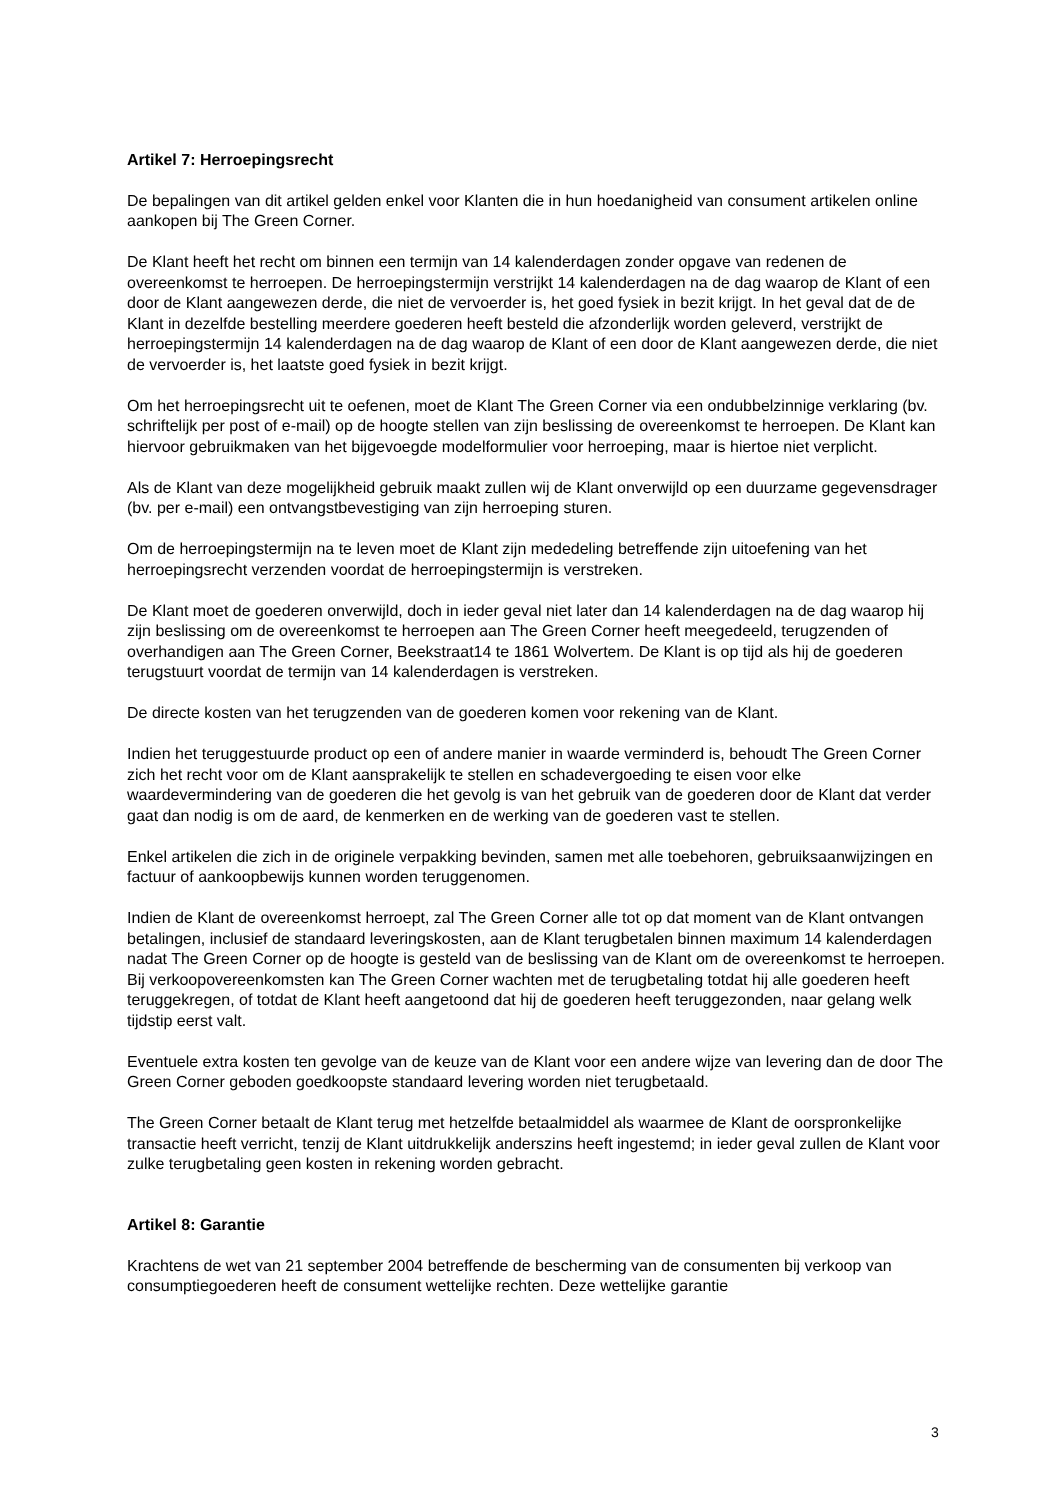Artikel 7: Herroepingsrecht
De bepalingen van dit artikel gelden enkel voor Klanten die in hun hoedanigheid van consument artikelen online aankopen bij The Green Corner.
De Klant heeft het recht om binnen een termijn van 14 kalenderdagen zonder opgave van redenen de overeenkomst te herroepen. De herroepingstermijn verstrijkt 14 kalenderdagen na de dag waarop de Klant of een door de Klant aangewezen derde, die niet de vervoerder is, het goed fysiek in bezit krijgt. In het geval dat de de Klant in dezelfde bestelling meerdere goederen heeft besteld die afzonderlijk worden geleverd, verstrijkt de herroepingstermijn 14 kalenderdagen na de dag waarop de Klant of een door de Klant aangewezen derde, die niet de vervoerder is, het laatste goed fysiek in bezit krijgt.
Om het herroepingsrecht uit te oefenen, moet de Klant The Green Corner via een ondubbelzinnige verklaring (bv. schriftelijk per post of e-mail) op de hoogte stellen van zijn beslissing de overeenkomst te herroepen. De Klant kan hiervoor gebruikmaken van het bijgevoegde modelformulier voor herroeping, maar is hiertoe niet verplicht.
Als de Klant van deze mogelijkheid gebruik maakt zullen wij de Klant onverwijld op een duurzame gegevensdrager (bv. per e-mail) een ontvangstbevestiging van zijn herroeping sturen.
Om de herroepingstermijn na te leven moet de Klant zijn mededeling betreffende zijn uitoefening van het herroepingsrecht verzenden voordat de herroepingstermijn is verstreken.
De Klant moet de goederen onverwijld, doch in ieder geval niet later dan 14 kalenderdagen na de dag waarop hij zijn beslissing om de overeenkomst te herroepen aan The Green Corner heeft meegedeeld, terugzenden of overhandigen aan The Green Corner, Beekstraat14 te 1861 Wolvertem. De Klant is op tijd als hij de goederen terugstuurt voordat de termijn van 14 kalenderdagen is verstreken.
De directe kosten van het terugzenden van de goederen komen voor rekening van de Klant.
Indien het teruggestuurde product op een of andere manier in waarde verminderd is, behoudt The Green Corner zich het recht voor om de Klant aansprakelijk te stellen en schadevergoeding te eisen voor elke waardevermindering van de goederen die het gevolg is van het gebruik van de goederen door de Klant dat verder gaat dan nodig is om de aard, de kenmerken en de werking van de goederen vast te stellen.
Enkel artikelen die zich in de originele verpakking bevinden, samen met alle toebehoren, gebruiksaanwijzingen en factuur of aankoopbewijs kunnen worden teruggenomen.
Indien de Klant de overeenkomst herroept, zal The Green Corner alle tot op dat moment van de Klant ontvangen betalingen, inclusief de standaard leveringskosten, aan de Klant terugbetalen binnen maximum 14 kalenderdagen nadat The Green Corner op de hoogte is gesteld van de beslissing van de Klant om de overeenkomst te herroepen. Bij verkoopovereenkomsten kan The Green Corner wachten met de terugbetaling totdat hij alle goederen heeft teruggekregen, of totdat de Klant heeft aangetoond dat hij de goederen heeft teruggezonden, naar gelang welk tijdstip eerst valt.
Eventuele extra kosten ten gevolge van de keuze van de Klant voor een andere wijze van levering dan de door The Green Corner geboden goedkoopste standaard levering worden niet terugbetaald.
The Green Corner betaalt de Klant terug met hetzelfde betaalmiddel als waarmee de Klant de oorspronkelijke transactie heeft verricht, tenzij de Klant uitdrukkelijk anderszins heeft ingestemd; in ieder geval zullen de Klant voor zulke terugbetaling geen kosten in rekening worden gebracht.
Artikel 8: Garantie
Krachtens de wet van 21 september 2004 betreffende de bescherming van de consumenten bij verkoop van consumptiegoederen heeft de consument wettelijke rechten. Deze wettelijke garantie
3